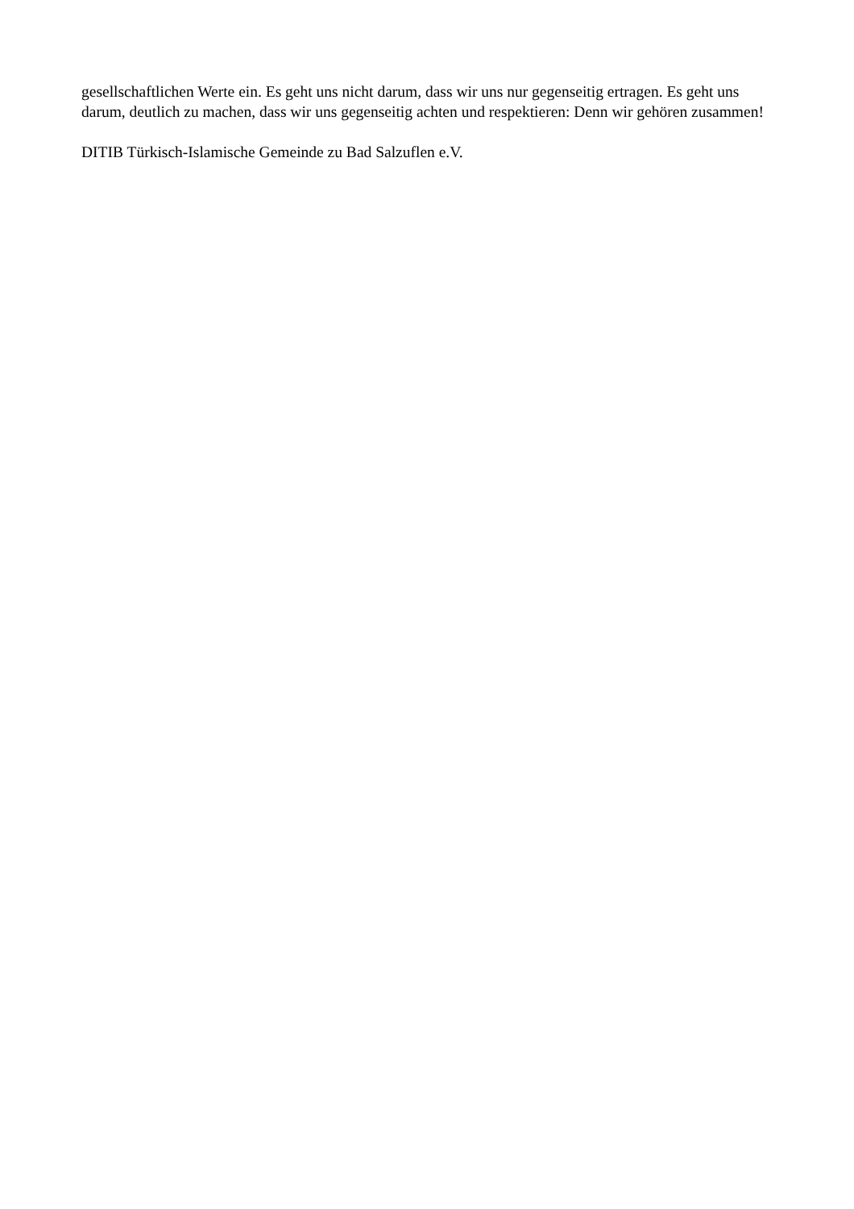gesellschaftlichen Werte ein. Es geht uns nicht darum, dass wir uns nur gegenseitig ertragen. Es geht uns darum, deutlich zu machen, dass wir uns gegenseitig achten und respektieren: Denn wir gehören zusammen!
DITIB Türkisch-Islamische Gemeinde zu Bad Salzuflen e.V.